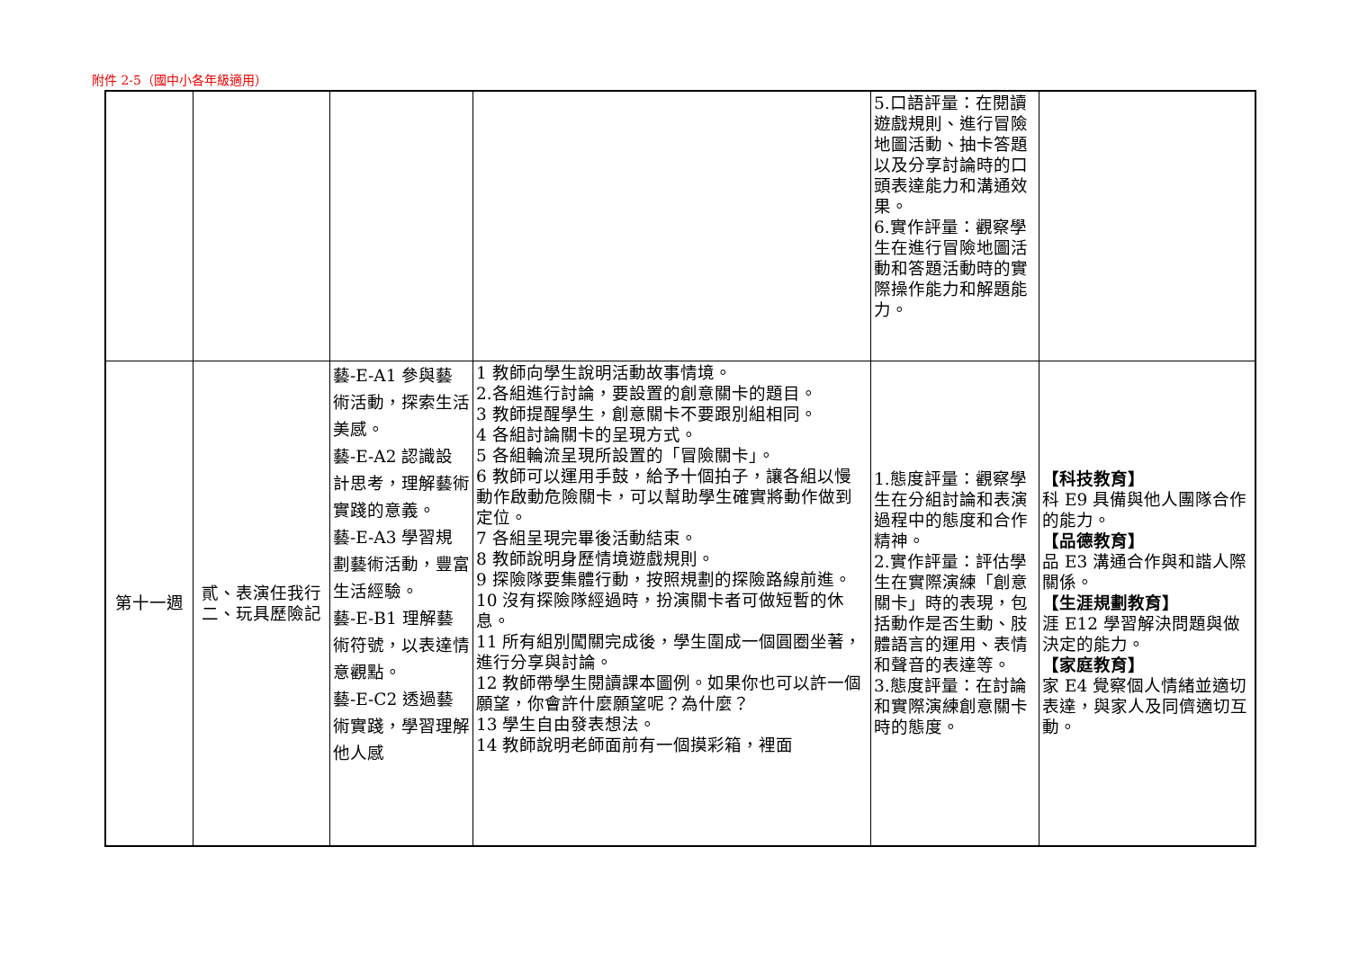附件 2-5（國中小各年級適用）
| | | | | 5.口語評量：在閱讀遊戲規則、進行冒險地圖活動、抽卡答題以及分享討論時的口頭表達能力和溝通效果。 6.實作評量：觀察學生在進行冒險地圖活動和答題活動時的實際操作能力和解題能力。 | |
| 第十一週 | 貳、表演任我行 二、玩具歷險記 | 藝-E-A1 參與藝術活動，探索生活美感。 藝-E-A2 認識設計思考，理解藝術實踐的意義。 藝-E-A3 學習規劃藝術活動，豐富生活經驗。 藝-E-B1 理解藝術符號，以表達情意觀點。 藝-E-C2 透過藝術實踐，學習理解他人感 | 1 教師向學生說明活動故事情境。 2.各組進行討論，要設置的創意關卡的題目。 3 教師提醒學生，創意關卡不要跟別組相同。 4 各組討論關卡的呈現方式。 5 各組輪流呈現所設置的「冒險關卡」。 6 教師可以運用手鼓，給予十個拍子，讓各組以慢動作啟動危險關卡，可以幫助學生確實將動作做到定位。 7 各組呈現完畢後活動結束。 8 教師說明身歷情境遊戲規則。 9 探險隊要集體行動，按照規劃的探險路線前進。 10 沒有探險隊經過時，扮演關卡者可做短暫的休息。 11 所有組別闖關完成後，學生圍成一個圓圈坐著，進行分享與討論。 12 教師帶學生閱讀課本圖例。如果你也可以許一個願望，你會許什麼願望呢？為什麼？ 13 學生自由發表想法。 14 教師說明老師面前有一個摸彩箱，裡面 | 1.態度評量：觀察學生在分組討論和表演過程中的態度和合作精神。 2.實作評量：評估學生在實際演練「創意關卡」時的表現，包括動作是否生動、肢體語言的運用、表情和聲音的表達等。 3.態度評量：在討論和實際演練創意關卡時的態度。 | 【科技教育】 科 E9 具備與他人團隊合作的能力。 【品德教育】 品 E3 溝通合作與和諧人際關係。 【生涯規劃教育】 涯 E12 學習解決問題與做決定的能力。 【家庭教育】 家 E4 覺察個人情緒並適切表達，與家人及同儕適切互動。 |